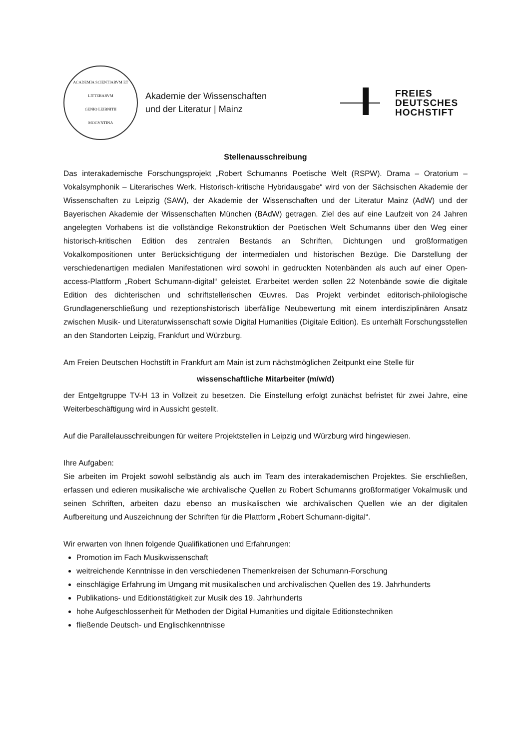ACADEMIA SCIENTIARVM ET LITTERARVM
GENIO LEIBNITII
MOGVNTINA
Akademie der Wissenschaften
und der Literatur | Mainz
FREIES
DEUTSCHES
HOCHSTIFT
Stellenausschreibung
Das interakademische Forschungsprojekt „Robert Schumanns Poetische Welt (RSPW). Drama – Oratorium – Vokalsymphonik – Literarisches Werk. Historisch-kritische Hybridausgabe“ wird von der Sächsischen Akademie der Wissenschaften zu Leipzig (SAW), der Akademie der Wissenschaften und der Literatur Mainz (AdW) und der Bayerischen Akademie der Wissenschaften München (BAdW) getragen. Ziel des auf eine Laufzeit von 24 Jahren angelegten Vorhabens ist die vollständige Rekonstruktion der Poetischen Welt Schumanns über den Weg einer historisch-kritischen Edition des zentralen Bestands an Schriften, Dichtungen und großformatigen Vokalkompositionen unter Berücksichtigung der intermedialen und historischen Bezüge. Die Darstellung der verschiedenartigen medialen Manifestationen wird sowohl in gedruckten Notenbänden als auch auf einer Open-access-Plattform „Robert Schumann-digital“ geleistet. Erarbeitet werden sollen 22 Notenbände sowie die digitale Edition des dichterischen und schriftstellerischen Œuvres. Das Projekt verbindet editorisch-philologische Grundlagenerschließung und rezeptionshistorisch überfällige Neubewertung mit einem interdisziplinären Ansatz zwischen Musik- und Literaturwissenschaft sowie Digital Humanities (Digitale Edition). Es unterhält Forschungsstellen an den Standorten Leipzig, Frankfurt und Würzburg.
Am Freien Deutschen Hochstift in Frankfurt am Main ist zum nächstmöglichen Zeitpunkt eine Stelle für
wissenschaftliche Mitarbeiter (m/w/d)
der Entgeltgruppe TV-H 13 in Vollzeit zu besetzen. Die Einstellung erfolgt zunächst befristet für zwei Jahre, eine Weiterbeschäftigung wird in Aussicht gestellt.
Auf die Parallelausschreibungen für weitere Projektstellen in Leipzig und Würzburg wird hingewiesen.
Ihre Aufgaben:
Sie arbeiten im Projekt sowohl selbständig als auch im Team des interakademischen Projektes. Sie erschließen, erfassen und edieren musikalische wie archivalische Quellen zu Robert Schumanns großformatiger Vokalmusik und seinen Schriften, arbeiten dazu ebenso an musikalischen wie archivalischen Quellen wie an der digitalen Aufbereitung und Auszeichnung der Schriften für die Plattform „Robert Schumann-digital“.
Wir erwarten von Ihnen folgende Qualifikationen und Erfahrungen:
Promotion im Fach Musikwissenschaft
weitreichende Kenntnisse in den verschiedenen Themenkreisen der Schumann-Forschung
einschlägige Erfahrung im Umgang mit musikalischen und archivalischen Quellen des 19. Jahrhunderts
Publikations- und Editionstätigkeit zur Musik des 19. Jahrhunderts
hohe Aufgeschlossenheit für Methoden der Digital Humanities und digitale Editionstechniken
fließende Deutsch- und Englischkenntnisse